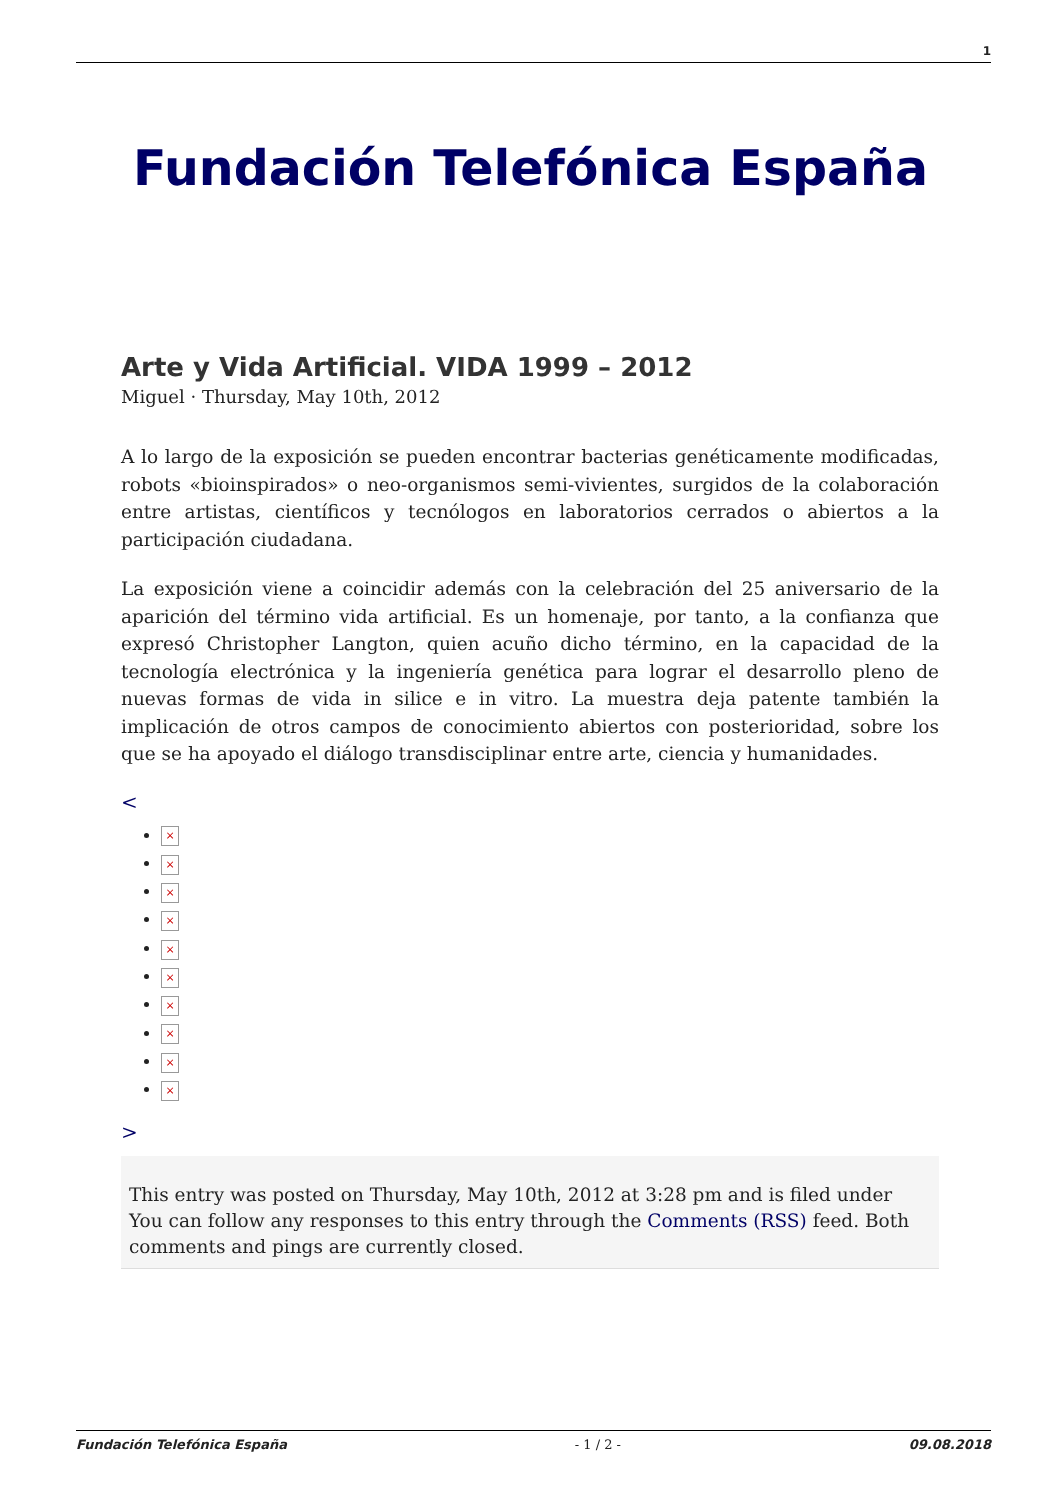1
Fundación Telefónica España
Arte y Vida Artificial. VIDA 1999 – 2012
Miguel · Thursday, May 10th, 2012
A lo largo de la exposición se pueden encontrar bacterias genéticamente modificadas, robots «bioinspirados» o neo-organismos semi-vivientes, surgidos de la colaboración entre artistas, científicos y tecnólogos en laboratorios cerrados o abiertos a la participación ciudadana.
La exposición viene a coincidir además con la celebración del 25 aniversario de la aparición del término vida artificial. Es un homenaje, por tanto, a la confianza que expresó Christopher Langton, quien acuño dicho término, en la capacidad de la tecnología electrónica y la ingeniería genética para lograr el desarrollo pleno de nuevas formas de vida in silice e in vitro. La muestra deja patente también la implicación de otros campos de conocimiento abiertos con posterioridad, sobre los que se ha apoyado el diálogo transdisciplinar entre arte, ciencia y humanidades.
<
×
×
×
×
×
×
×
×
×
×
>
This entry was posted on Thursday, May 10th, 2012 at 3:28 pm and is filed under
You can follow any responses to this entry through the Comments (RSS) feed. Both comments and pings are currently closed.
Fundación Telefónica España - 1 / 2 - 09.08.2018